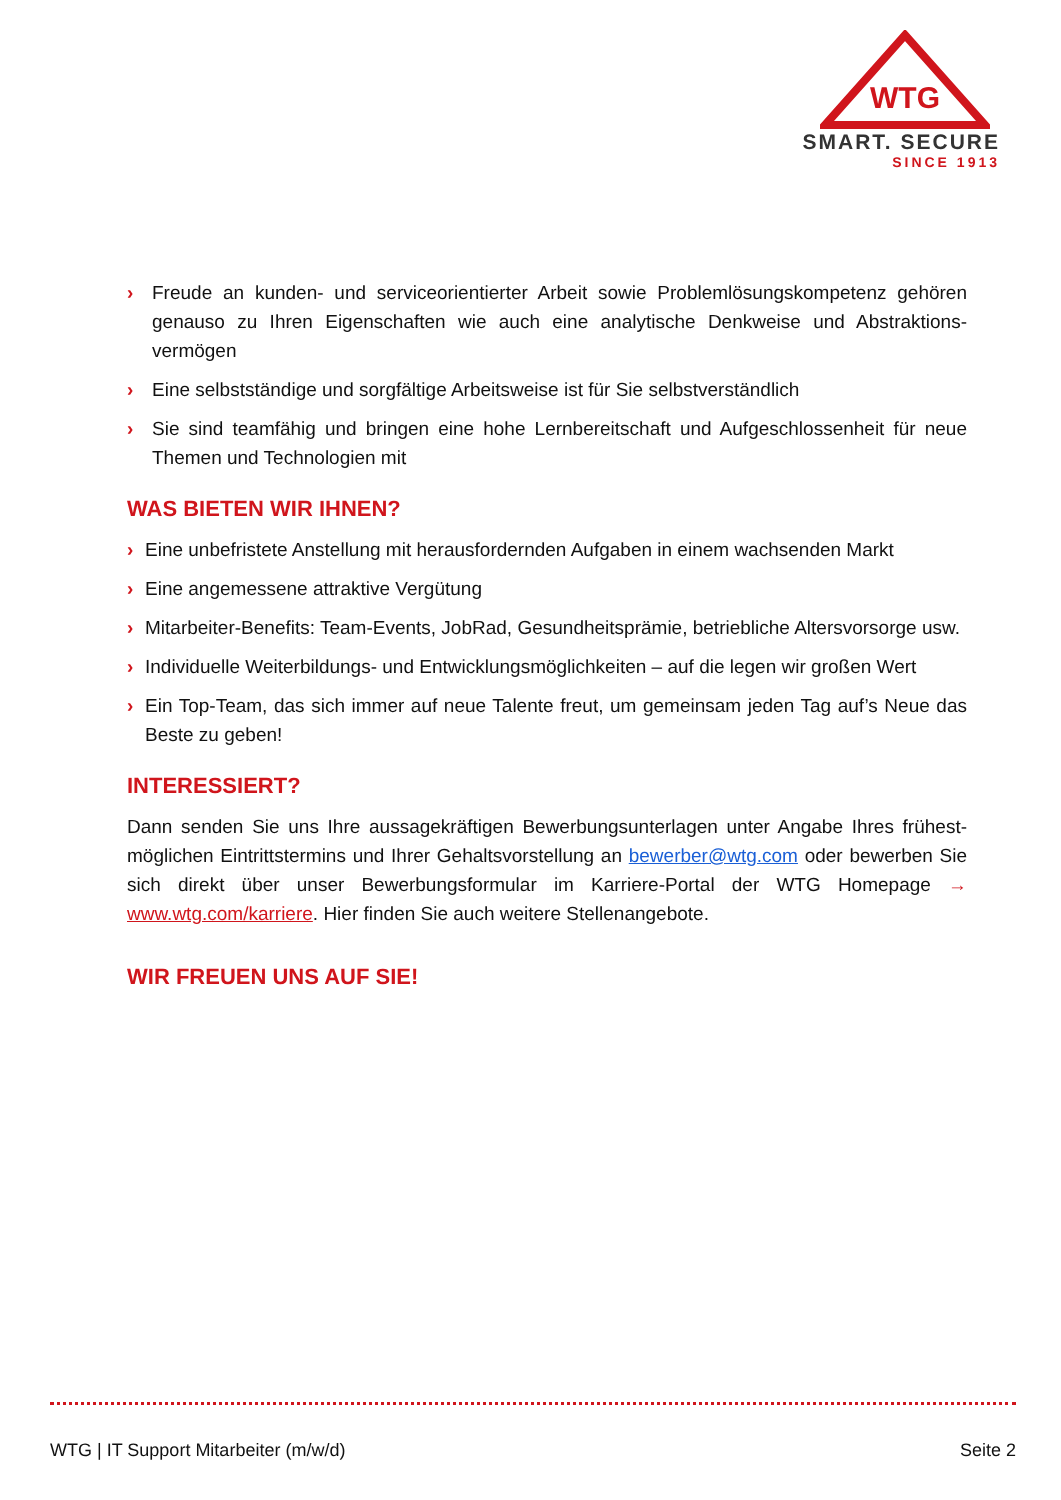WTG
SMART. SECURE
SINCE 1913
› Freude an kunden- und serviceorientierter Arbeit sowie Problemlösungskompetenz gehören genauso zu Ihren Eigenschaften wie auch eine analytische Denkweise und Abstraktions-vermögen
› Eine selbstständige und sorgfältige Arbeitsweise ist für Sie selbstverständlich
› Sie sind teamfähig und bringen eine hohe Lernbereitschaft und Aufgeschlossenheit für neue Themen und Technologien mit
WAS BIETEN WIR IHNEN?
› Eine unbefristete Anstellung mit herausfordernden Aufgaben in einem wachsenden Markt
› Eine angemessene attraktive Vergütung
› Mitarbeiter-Benefits: Team-Events, JobRad, Gesundheitsprämie, betriebliche Altersvorsorge usw.
› Individuelle Weiterbildungs- und Entwicklungsmöglichkeiten – auf die legen wir großen Wert
› Ein Top-Team, das sich immer auf neue Talente freut, um gemeinsam jeden Tag auf’s Neue das Beste zu geben!
INTERESSIERT?
Dann senden Sie uns Ihre aussagekräftigen Bewerbungsunterlagen unter Angabe Ihres frühest-möglichen Eintrittstermins und Ihrer Gehaltsvorstellung an bewerber@wtg.com oder bewerben Sie sich direkt über unser Bewerbungsformular im Karriere-Portal der WTG Homepage → www.wtg.com/karriere. Hier finden Sie auch weitere Stellenangebote.
WIR FREUEN UNS AUF SIE!
WTG | IT Support Mitarbeiter (m/w/d) Seite 2